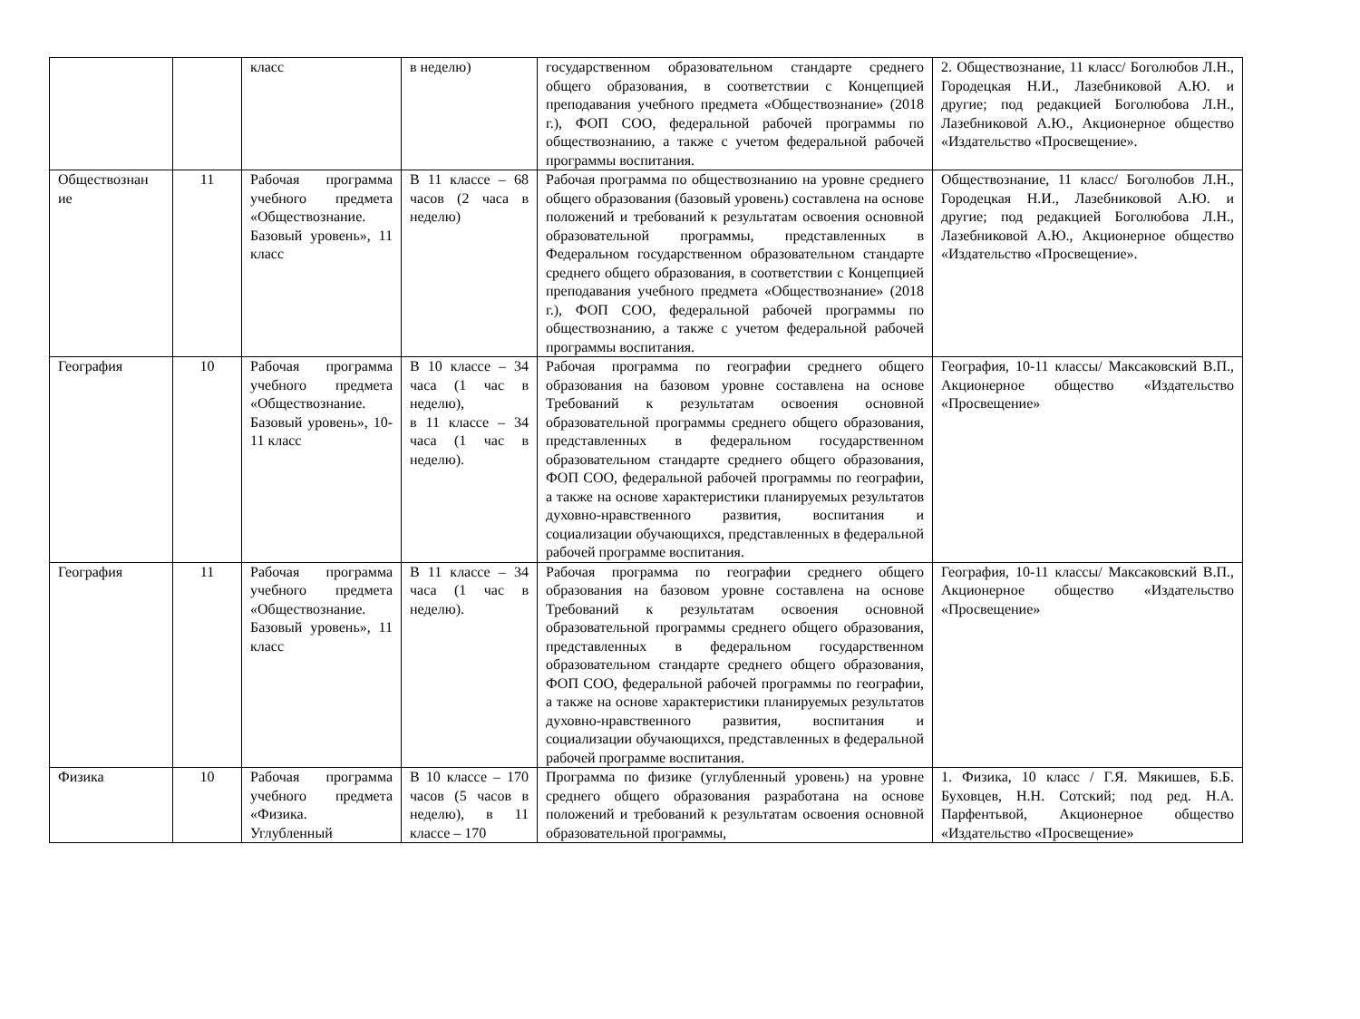| | | класс | в неделю) | государственном образовательном стандарте среднего общего образования, в соответствии с Концепцией преподавания учебного предмета «Обществознание» (2018 г.), ФОП СОО, федеральной рабочей программы по обществознанию, а также с учетом федеральной рабочей программы воспитания. | 2. Обществознание, 11 класс/ Боголюбов Л.Н., Городецкая Н.И., Лазебниковой А.Ю. и другие; под редакцией Боголюбова Л.Н., Лазебниковой А.Ю., Акционерное общество «Издательство «Просвещение». |
| Обществознан ие | 11 | Рабочая программа учебного предмета «Обществознание. Базовый уровень», 11 класс | В 11 классе – 68 часов (2 часа в неделю) | Рабочая программа по обществознанию на уровне среднего общего образования (базовый уровень) составлена на основе положений и требований к результатам освоения основной образовательной программы, представленных в Федеральном государственном образовательном стандарте среднего общего образования, в соответствии с Концепцией преподавания учебного предмета «Обществознание» (2018 г.), ФОП СОО, федеральной рабочей программы по обществознанию, а также с учетом федеральной рабочей программы воспитания. | Обществознание, 11 класс/ Боголюбов Л.Н., Городецкая Н.И., Лазебниковой А.Ю. и другие; под редакцией Боголюбова Л.Н., Лазебниковой А.Ю., Акционерное общество «Издательство «Просвещение». |
| География | 10 | Рабочая программа учебного предмета «Обществознание. Базовый уровень», 10-11 класс | В 10 классе – 34 часа (1 час в неделю), в 11 классе – 34 часа (1 час в неделю). | Рабочая программа по географии среднего общего образования на базовом уровне составлена на основе Требований к результатам освоения основной образовательной программы среднего общего образования, представленных в федеральном государственном образовательном стандарте среднего общего образования, ФОП СОО, федеральной рабочей программы по географии, а также на основе характеристики планируемых результатов духовно-нравственного развития, воспитания и социализации обучающихся, представленных в федеральной рабочей программе воспитания. | География, 10-11 классы/ Максаковский В.П., Акционерное общество «Издательство «Просвещение» |
| География | 11 | Рабочая программа учебного предмета «Обществознание. Базовый уровень», 11 класс | В 11 классе – 34 часа (1 час в неделю). | Рабочая программа по географии среднего общего образования на базовом уровне составлена на основе Требований к результатам освоения основной образовательной программы среднего общего образования, представленных в федеральном государственном образовательном стандарте среднего общего образования, ФОП СОО, федеральной рабочей программы по географии, а также на основе характеристики планируемых результатов духовно-нравственного развития, воспитания и социализации обучающихся, представленных в федеральной рабочей программе воспитания. | География, 10-11 классы/ Максаковский В.П., Акционерное общество «Издательство «Просвещение» |
| Физика | 10 | Рабочая программа учебного предмета «Физика. Углубленный | В 10 классе – 170 часов (5 часов в неделю), в 11 классе – 170 | Программа по физике (углубленный уровень) на уровне среднего общего образования разработана на основе положений и требований к результатам освоения основной образовательной программы, | 1. Физика, 10 класс / Г.Я. Мякишев, Б.Б. Буховцев, Н.Н. Сотский; под ред. Н.А. Парфентьвой, Акционерное общество «Издательство «Просвещение» |